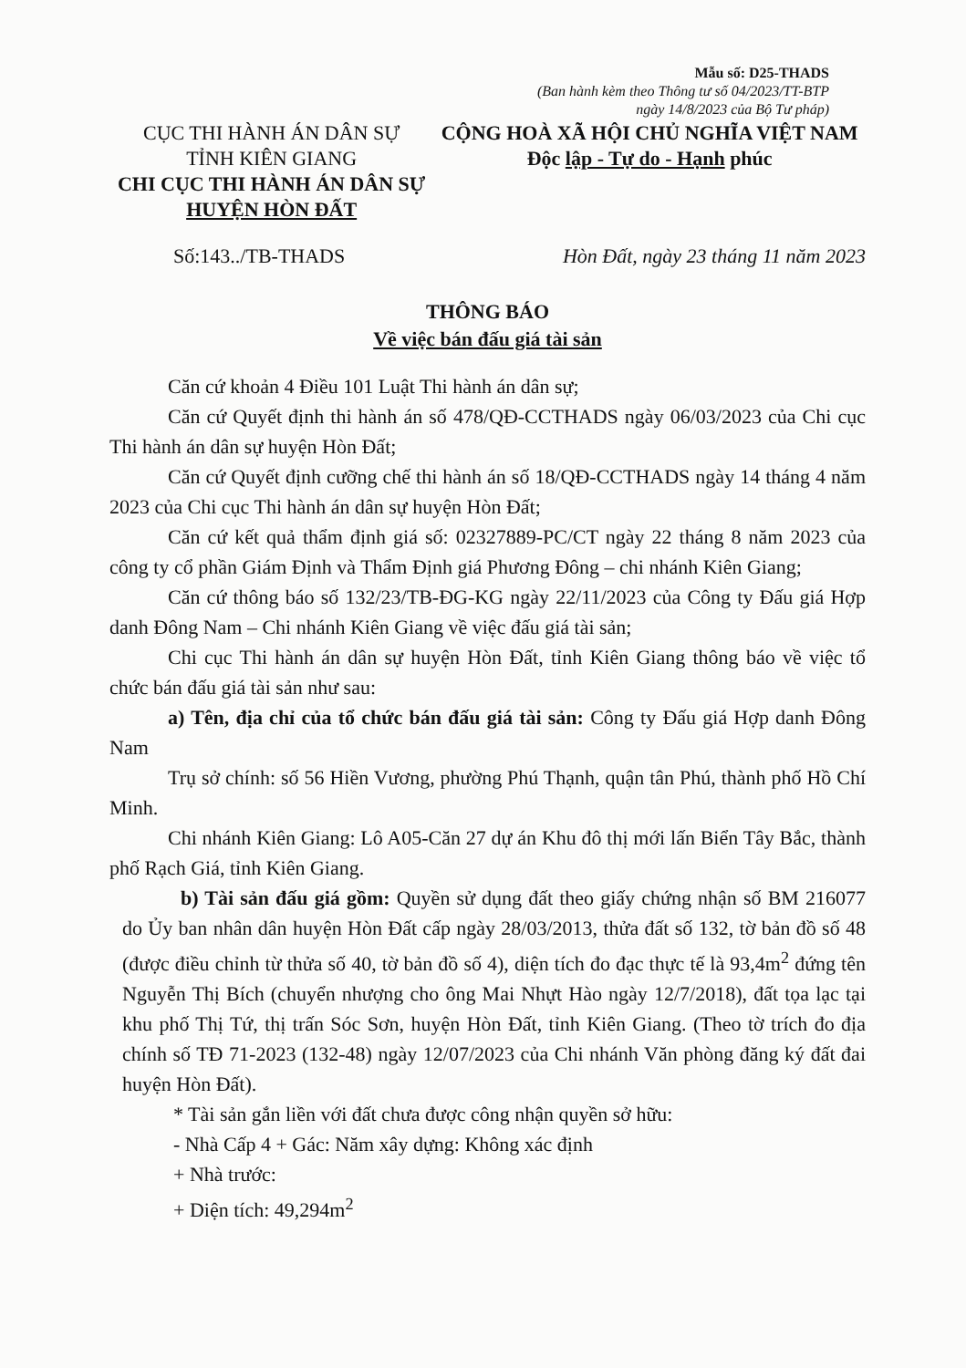Mẫu số: D25-THADS
(Ban hành kèm theo Thông tư số 04/2023/TT-BTP
ngày 14/8/2023 của Bộ Tư pháp)
CỤC THI HÀNH ÁN DÂN SỰ
TỈNH KIÊN GIANG
CHI CỤC THI HÀNH ÁN DÂN SỰ
HUYỆN HÒN ĐẤT
CỘNG HOÀ XÃ HỘI CHỦ NGHĨA VIỆT NAM
Độc lập - Tự do - Hạnh phúc
Số:143../TB-THADS Hòn Đất, ngày 23 tháng 11 năm 2023
THÔNG BÁO
Về việc bán đấu giá tài sản
Căn cứ khoản 4 Điều 101 Luật Thi hành án dân sự;
Căn cứ Quyết định thi hành án số 478/QĐ-CCTHADS ngày 06/03/2023 của Chi cục Thi hành án dân sự huyện Hòn Đất;
Căn cứ Quyết định cưỡng chế thi hành án số 18/QĐ-CCTHADS ngày 14 tháng 4 năm 2023 của Chi cục Thi hành án dân sự huyện Hòn Đất;
Căn cứ kết quả thẩm định giá số: 02327889-PC/CT ngày 22 tháng 8 năm 2023 của công ty cổ phần Giám Định và Thẩm Định giá Phương Đông – chi nhánh Kiên Giang;
Căn cứ thông báo số 132/23/TB-ĐG-KG ngày 22/11/2023 của Công ty Đấu giá Hợp danh Đông Nam – Chi nhánh Kiên Giang về việc đấu giá tài sản;
Chi cục Thi hành án dân sự huyện Hòn Đất, tỉnh Kiên Giang thông báo về việc tổ chức bán đấu giá tài sản như sau:
a) Tên, địa chỉ của tổ chức bán đấu giá tài sản: Công ty Đấu giá Hợp danh Đông Nam
Trụ sở chính: số 56 Hiền Vương, phường Phú Thạnh, quận tân Phú, thành phố Hồ Chí Minh.
Chi nhánh Kiên Giang: Lô A05-Căn 27 dự án Khu đô thị mới lấn Biển Tây Bắc, thành phố Rạch Giá, tỉnh Kiên Giang.
b) Tài sản đấu giá gồm: Quyền sử dụng đất theo giấy chứng nhận số BM 216077 do Ủy ban nhân dân huyện Hòn Đất cấp ngày 28/03/2013, thửa đất số 132, tờ bản đồ số 48 (được điều chỉnh từ thửa số 40, tờ bản đồ số 4), diện tích đo đạc thực tế là 93,4m<sup>2</sup> đứng tên Nguyễn Thị Bích (chuyển nhượng cho ông Mai Nhựt Hào ngày 12/7/2018), đất tọa lạc tại khu phố Thị Tứ, thị trấn Sóc Sơn, huyện Hòn Đất, tỉnh Kiên Giang. (Theo tờ trích đo địa chính số TĐ 71-2023 (132-48) ngày 12/07/2023 của Chi nhánh Văn phòng đăng ký đất đai huyện Hòn Đất).
* Tài sản gắn liền với đất chưa được công nhận quyền sở hữu:
- Nhà Cấp 4 + Gác: Năm xây dựng: Không xác định
+ Nhà trước:
+ Diện tích: 49,294m<sup>2</sup>